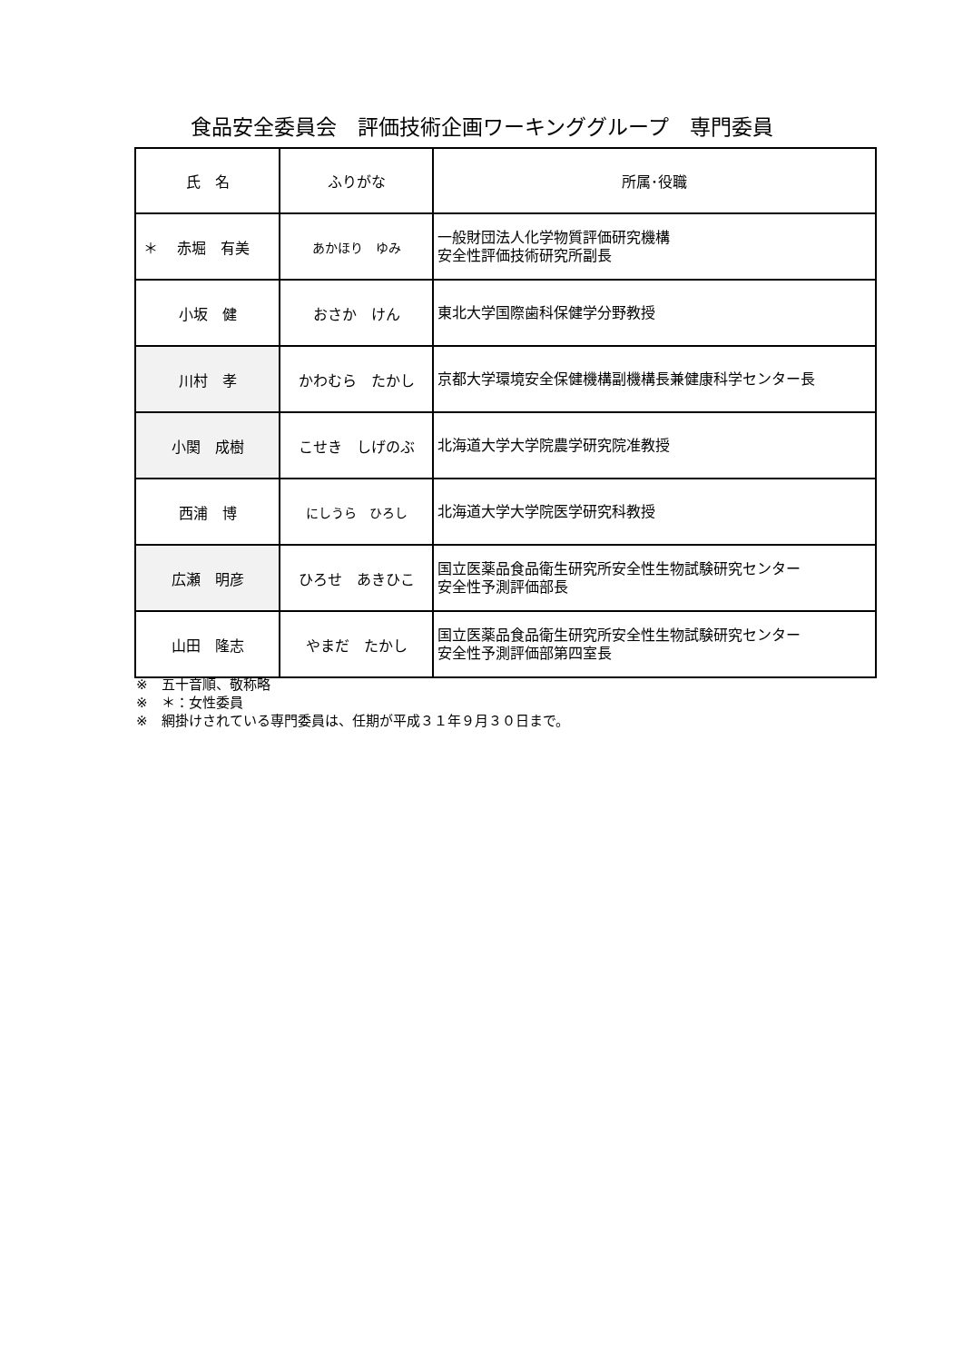食品安全委員会　評価技術企画ワーキンググループ　専門委員
| 氏 名 | ふりがな | 所属･役職 |
| --- | --- | --- |
| ＊ 赤堀 有美 | あかほり ゆみ | 一般財団法人化学物質評価研究機構 安全性評価技術研究所副長 |
| 小坂 健 | おさか けん | 東北大学国際歯科保健学分野教授 |
| 川村 孝 | かわむら たかし | 京都大学環境安全保健機構副機構長兼健康科学センター長 |
| 小関 成樹 | こせき しげのぶ | 北海道大学大学院農学研究院准教授 |
| 西浦 博 | にしうら ひろし | 北海道大学大学院医学研究科教授 |
| 広瀬 明彦 | ひろせ あきひこ | 国立医薬品食品衛生研究所安全性生物試験研究センター 安全性予測評価部長 |
| 山田 隆志 | やまだ たかし | 国立医薬品食品衛生研究所安全性生物試験研究センター 安全性予測評価部第四室長 |
※　五十音順、敬称略
※　＊：女性委員
※　網掛けされている専門委員は、任期が平成３１年９月３０日まで。